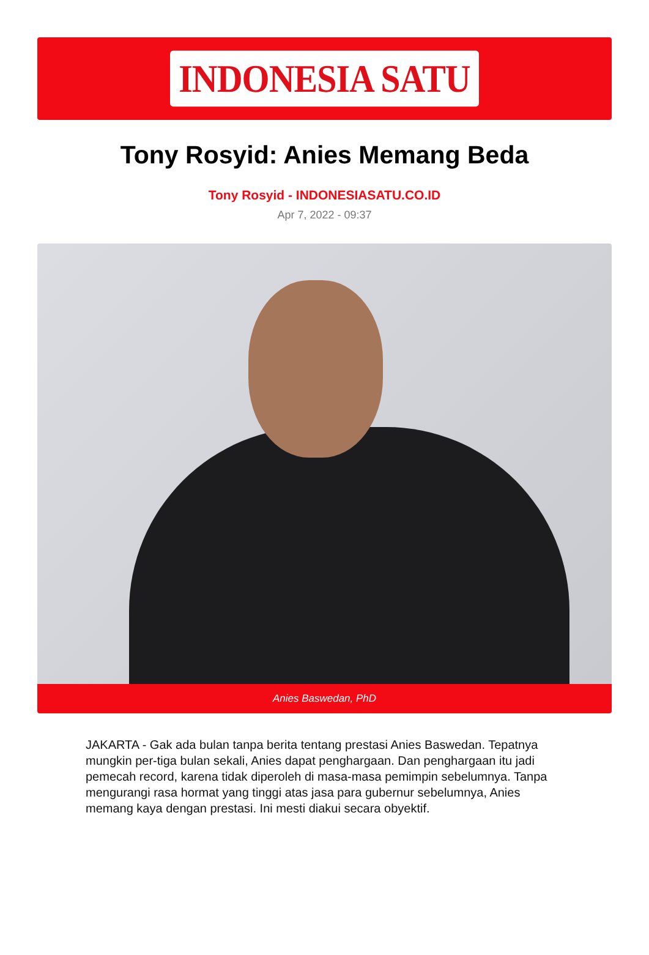INDONESIA SATU
Tony Rosyid: Anies Memang Beda
Tony Rosyid - INDONESIASATU.CO.ID
Apr 7, 2022 - 09:37
Anies Baswedan, PhD
JAKARTA - Gak ada bulan tanpa berita tentang prestasi Anies Baswedan. Tepatnya mungkin per-tiga bulan sekali, Anies dapat penghargaan. Dan penghargaan itu jadi pemecah record, karena tidak diperoleh di masa-masa pemimpin sebelumnya. Tanpa mengurangi rasa hormat yang tinggi atas jasa para gubernur sebelumnya, Anies memang kaya dengan prestasi. Ini mesti diakui secara obyektif.